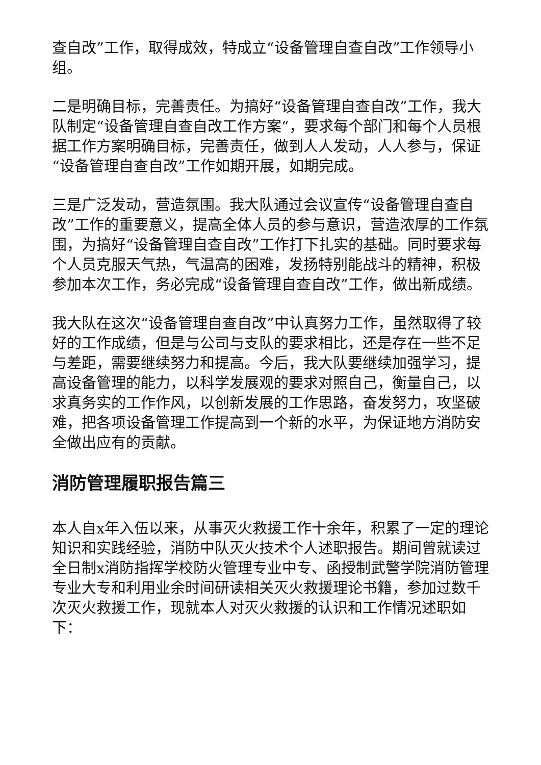查自改”工作，取得成效，特成立“设备管理自查自改”工作领导小组。
二是明确目标，完善责任。为搞好“设备管理自查自改”工作，我大队制定“设备管理自查自改工作方案“，要求每个部门和每个人员根据工作方案明确目标，完善责任，做到人人发动，人人参与，保证“设备管理自查自改”工作如期开展，如期完成。
三是广泛发动，营造氛围。我大队通过会议宣传“设备管理自查自改”工作的重要意义，提高全体人员的参与意识，营造浓厚的工作氛围，为搞好“设备管理自查自改”工作打下扎实的基础。同时要求每个人员克服天气热，气温高的困难，发扬特别能战斗的精神，积极参加本次工作，务必完成“设备管理自查自改”工作，做出新成绩。
我大队在这次“设备管理自查自改”中认真努力工作，虽然取得了较好的工作成绩，但是与公司与支队的要求相比，还是存在一些不足与差距，需要继续努力和提高。今后，我大队要继续加强学习，提高设备管理的能力，以科学发展观的要求对照自己，衡量自己，以求真务实的工作作风，以创新发展的工作思路，奋发努力，攻坚破难，把各项设备管理工作提高到一个新的水平，为保证地方消防安全做出应有的贡献。
消防管理履职报告篇三
本人自x年入伍以来，从事灭火救援工作十余年，积累了一定的理论知识和实践经验，消防中队灭火技术个人述职报告。期间曾就读过全日制x消防指挥学校防火管理专业中专、函授制武警学院消防管理专业大专和利用业余时间研读相关灭火救援理论书籍，参加过数千次灭火救援工作，现就本人对灭火救援的认识和工作情况述职如下：